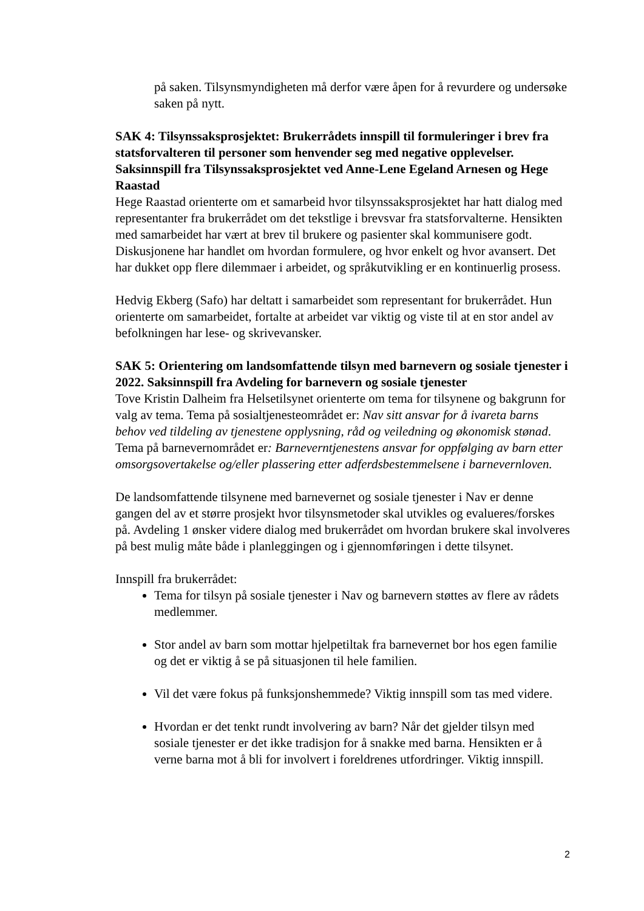på saken. Tilsynsmyndigheten må derfor være åpen for å revurdere og undersøke saken på nytt.
SAK 4: Tilsynssaksprosjektet: Brukerrådets innspill til formuleringer i brev fra statsforvalteren til personer som henvender seg med negative opplevelser. Saksinnspill fra Tilsynssaksprosjektet ved Anne-Lene Egeland Arnesen og Hege Raastad
Hege Raastad orienterte om et samarbeid hvor tilsynssaksprosjektet har hatt dialog med representanter fra brukerrådet om det tekstlige i brevsvar fra statsforvalterne. Hensikten med samarbeidet har vært at brev til brukere og pasienter skal kommunisere godt. Diskusjonene har handlet om hvordan formulere, og hvor enkelt og hvor avansert. Det har dukket opp flere dilemmaer i arbeidet, og språkutvikling er en kontinuerlig prosess.
Hedvig Ekberg (Safo) har deltatt i samarbeidet som representant for brukerrådet. Hun orienterte om samarbeidet, fortalte at arbeidet var viktig og viste til at en stor andel av befolkningen har lese- og skrivevansker.
SAK 5: Orientering om landsomfattende tilsyn med barnevern og sosiale tjenester i 2022. Saksinnspill fra Avdeling for barnevern og sosiale tjenester
Tove Kristin Dalheim fra Helsetilsynet orienterte om tema for tilsynene og bakgrunn for valg av tema. Tema på sosialtjenesteområdet er: Nav sitt ansvar for å ivareta barns behov ved tildeling av tjenestene opplysning, råd og veiledning og økonomisk stønad. Tema på barnevernområdet er: Barneverntjenestens ansvar for oppfølging av barn etter omsorgsovertakelse og/eller plassering etter adferdsbestemmelsene i barnevernloven.
De landsomfattende tilsynene med barnevernet og sosiale tjenester i Nav er denne gangen del av et større prosjekt hvor tilsynsmetoder skal utvikles og evalueres/forskes på. Avdeling 1 ønsker videre dialog med brukerrådet om hvordan brukere skal involveres på best mulig måte både i planleggingen og i gjennomføringen i dette tilsynet.
Innspill fra brukerrådet:
Tema for tilsyn på sosiale tjenester i Nav og barnevern støttes av flere av rådets medlemmer.
Stor andel av barn som mottar hjelpetiltak fra barnevernet bor hos egen familie og det er viktig å se på situasjonen til hele familien.
Vil det være fokus på funksjonshemmede? Viktig innspill som tas med videre.
Hvordan er det tenkt rundt involvering av barn? Når det gjelder tilsyn med sosiale tjenester er det ikke tradisjon for å snakke med barna. Hensikten er å verne barna mot å bli for involvert i foreldrenes utfordringer. Viktig innspill.
2